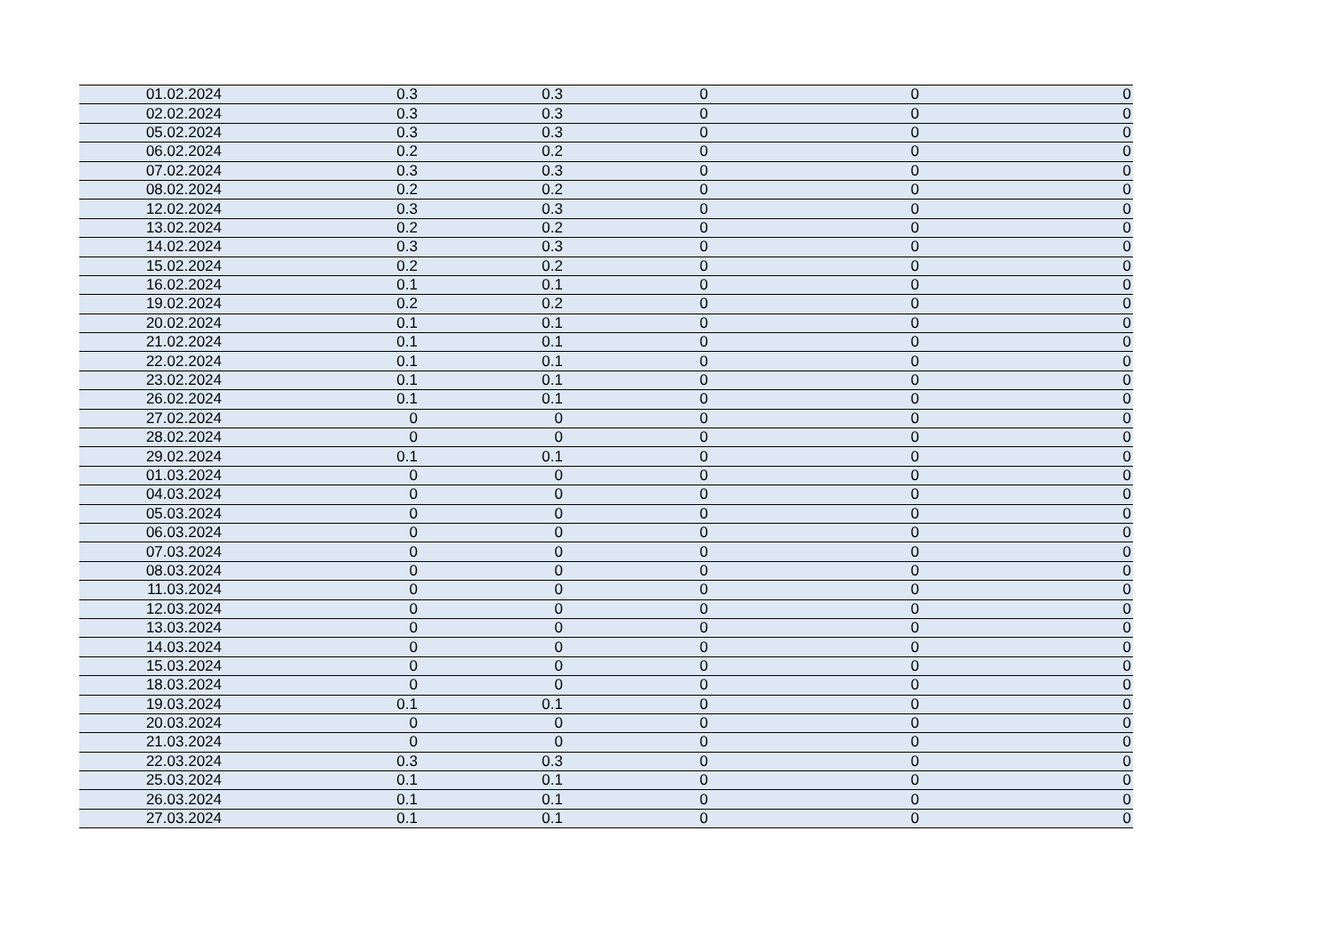| 01.02.2024 | 0.3 | 0.3 | 0 | 0 | 0 |
| 02.02.2024 | 0.3 | 0.3 | 0 | 0 | 0 |
| 05.02.2024 | 0.3 | 0.3 | 0 | 0 | 0 |
| 06.02.2024 | 0.2 | 0.2 | 0 | 0 | 0 |
| 07.02.2024 | 0.3 | 0.3 | 0 | 0 | 0 |
| 08.02.2024 | 0.2 | 0.2 | 0 | 0 | 0 |
| 12.02.2024 | 0.3 | 0.3 | 0 | 0 | 0 |
| 13.02.2024 | 0.2 | 0.2 | 0 | 0 | 0 |
| 14.02.2024 | 0.3 | 0.3 | 0 | 0 | 0 |
| 15.02.2024 | 0.2 | 0.2 | 0 | 0 | 0 |
| 16.02.2024 | 0.1 | 0.1 | 0 | 0 | 0 |
| 19.02.2024 | 0.2 | 0.2 | 0 | 0 | 0 |
| 20.02.2024 | 0.1 | 0.1 | 0 | 0 | 0 |
| 21.02.2024 | 0.1 | 0.1 | 0 | 0 | 0 |
| 22.02.2024 | 0.1 | 0.1 | 0 | 0 | 0 |
| 23.02.2024 | 0.1 | 0.1 | 0 | 0 | 0 |
| 26.02.2024 | 0.1 | 0.1 | 0 | 0 | 0 |
| 27.02.2024 | 0 | 0 | 0 | 0 | 0 |
| 28.02.2024 | 0 | 0 | 0 | 0 | 0 |
| 29.02.2024 | 0.1 | 0.1 | 0 | 0 | 0 |
| 01.03.2024 | 0 | 0 | 0 | 0 | 0 |
| 04.03.2024 | 0 | 0 | 0 | 0 | 0 |
| 05.03.2024 | 0 | 0 | 0 | 0 | 0 |
| 06.03.2024 | 0 | 0 | 0 | 0 | 0 |
| 07.03.2024 | 0 | 0 | 0 | 0 | 0 |
| 08.03.2024 | 0 | 0 | 0 | 0 | 0 |
| 11.03.2024 | 0 | 0 | 0 | 0 | 0 |
| 12.03.2024 | 0 | 0 | 0 | 0 | 0 |
| 13.03.2024 | 0 | 0 | 0 | 0 | 0 |
| 14.03.2024 | 0 | 0 | 0 | 0 | 0 |
| 15.03.2024 | 0 | 0 | 0 | 0 | 0 |
| 18.03.2024 | 0 | 0 | 0 | 0 | 0 |
| 19.03.2024 | 0.1 | 0.1 | 0 | 0 | 0 |
| 20.03.2024 | 0 | 0 | 0 | 0 | 0 |
| 21.03.2024 | 0 | 0 | 0 | 0 | 0 |
| 22.03.2024 | 0.3 | 0.3 | 0 | 0 | 0 |
| 25.03.2024 | 0.1 | 0.1 | 0 | 0 | 0 |
| 26.03.2024 | 0.1 | 0.1 | 0 | 0 | 0 |
| 27.03.2024 | 0.1 | 0.1 | 0 | 0 | 0 |